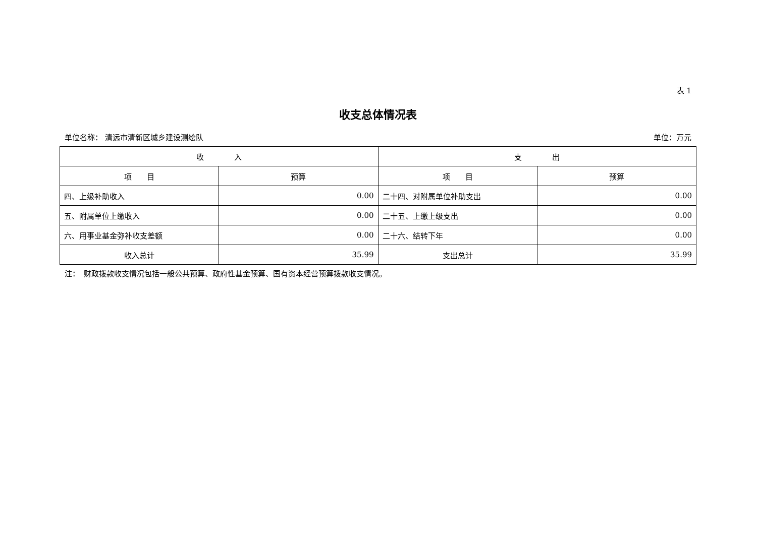表 1
收支总体情况表
单位名称： 清远市清新区城乡建设测绘队 单位：万元
| 收 入 | | 支 出 | |
| --- | --- | --- | --- |
| 项 目 | 预算 | 项 目 | 预算 |
| 四、上级补助收入 | 0.00 | 二十四、对附属单位补助支出 | 0.00 |
| 五、附属单位上缴收入 | 0.00 | 二十五、上缴上级支出 | 0.00 |
| 六、用事业基金弥补收支差额 | 0.00 | 二十六、结转下年 | 0.00 |
| 收入总计 | 35.99 | 支出总计 | 35.99 |
注：　财政拨款收支情况包括一般公共预算、政府性基金预算、国有资本经营预算拨款收支情况。